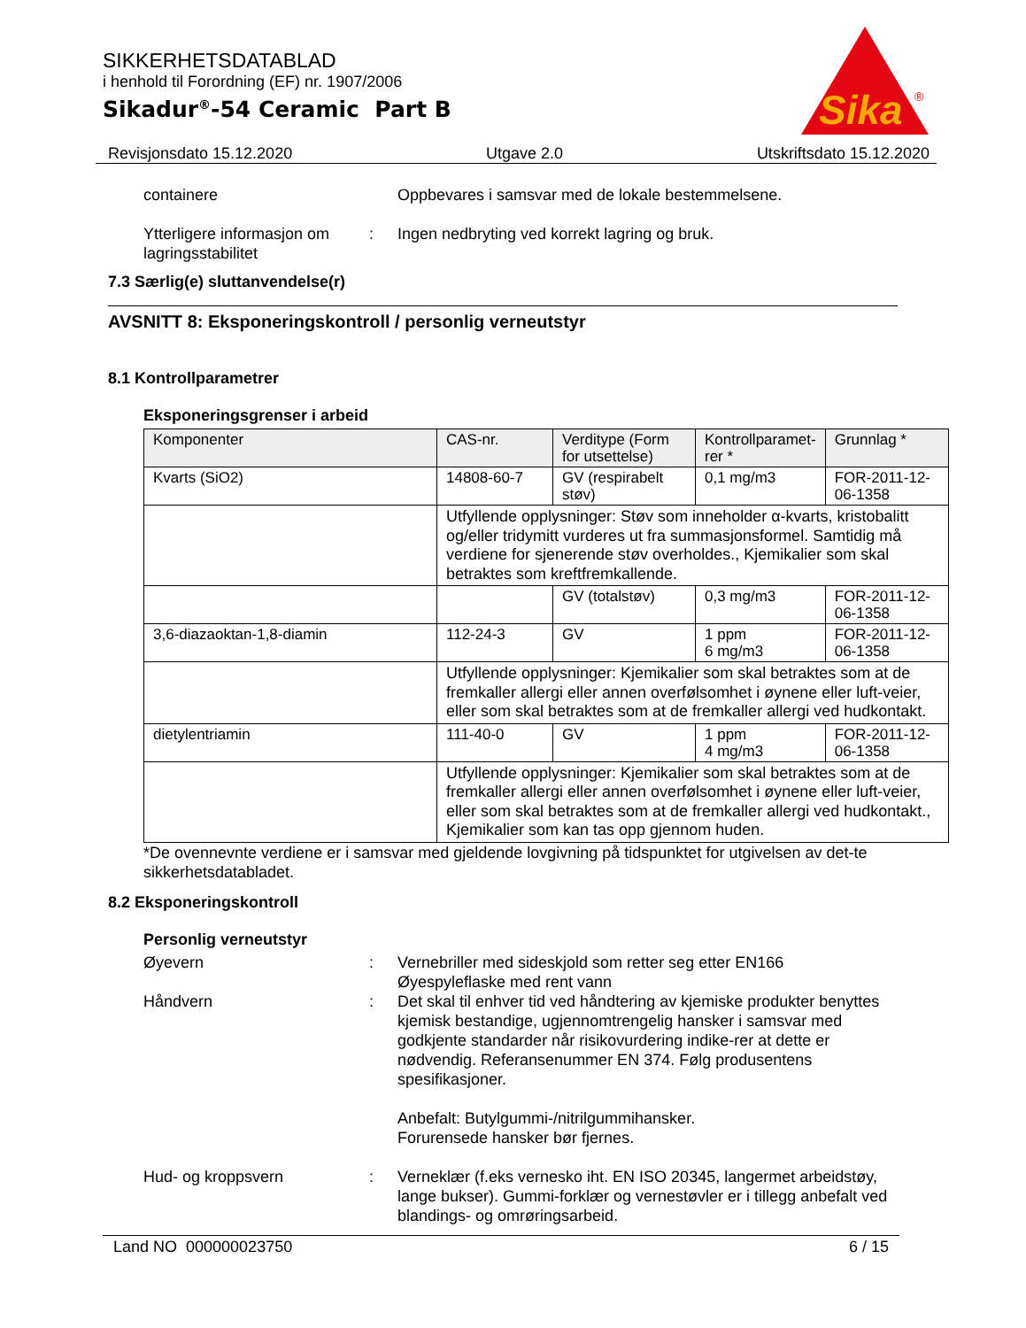SIKKERHETSDATABLAD
i henhold til Forordning (EF) nr. 1907/2006
Sikadur<sup>®</sup>-54 Ceramic Part B
Sika
®
Revisjonsdato 15.12.2020 Utgave 2.0 Utskriftsdato 15.12.2020
containere Oppbevares i samsvar med de lokale bestemmelsene.
Ytterligere informasjon om lagringsstabilitet
: Ingen nedbryting ved korrekt lagring og bruk.
7.3 Særlig(e) sluttanvendelse(r)
AVSNITT 8: Eksponeringskontroll / personlig verneutstyr
8.1 Kontrollparametrer
Eksponeringsgrenser i arbeid
| Komponenter | CAS-nr. | Verditype (Form for utsettelse) | Kontrollparamet-rer * | Grunnlag * |
| --- | --- | --- | --- | --- |
| Kvarts (SiO2) | 14808-60-7 | GV (respirabelt støv) | 0,1 mg/m3 | FOR-2011-12-06-1358 |
| | Utfyllende opplysninger: Støv som inneholder α-kvarts, kristobalitt og/eller tridymitt vurderes ut fra summasjonsformel. Samtidig må verdiene for sjenerende støv overholdes., Kjemikalier som skal betraktes som kreftfremkallende. | | | |
| | | GV (totalstøv) | 0,3 mg/m3 | FOR-2011-12-06-1358 |
| 3,6-diazaoktan-1,8-diamin | 112-24-3 | GV | 1 ppm 6 mg/m3 | FOR-2011-12-06-1358 |
| | Utfyllende opplysninger: Kjemikalier som skal betraktes som at de fremkaller allergi eller annen overfølsomhet i øynene eller luft-veier, eller som skal betraktes som at de fremkaller allergi ved hudkontakt. | | | |
| dietylentriamin | 111-40-0 | GV | 1 ppm 4 mg/m3 | FOR-2011-12-06-1358 |
| | Utfyllende opplysninger: Kjemikalier som skal betraktes som at de fremkaller allergi eller annen overfølsomhet i øynene eller luft-veier, eller som skal betraktes som at de fremkaller allergi ved hudkontakt., Kjemikalier som kan tas opp gjennom huden. | | | |
*De ovennevnte verdiene er i samsvar med gjeldende lovgivning på tidspunktet for utgivelsen av det-te sikkerhetsdatabladet.
8.2 Eksponeringskontroll
Personlig verneutstyr
Øyevern : Vernebriller med sideskjold som retter seg etter EN166
Øyespyleflaske med rent vann
Håndvern : Det skal til enhver tid ved håndtering av kjemiske produkter benyttes kjemisk bestandige, ugjennomtrengelig hansker i samsvar med godkjente standarder når risikovurdering indike-rer at dette er nødvendig. Referansenummer EN 374. Følg produsentens spesifikasjoner.
Anbefalt: Butylgummi-/nitrilgummihansker.
Forurensede hansker bør fjernes.
Hud- og kroppsvern : Verneklær (f.eks vernesko iht. EN ISO 20345, langermet arbeidstøy, lange bukser). Gummi-forklær og vernestøvler er i tillegg anbefalt ved blandings- og omrøringsarbeid.
Land NO 000000023750 6 / 15